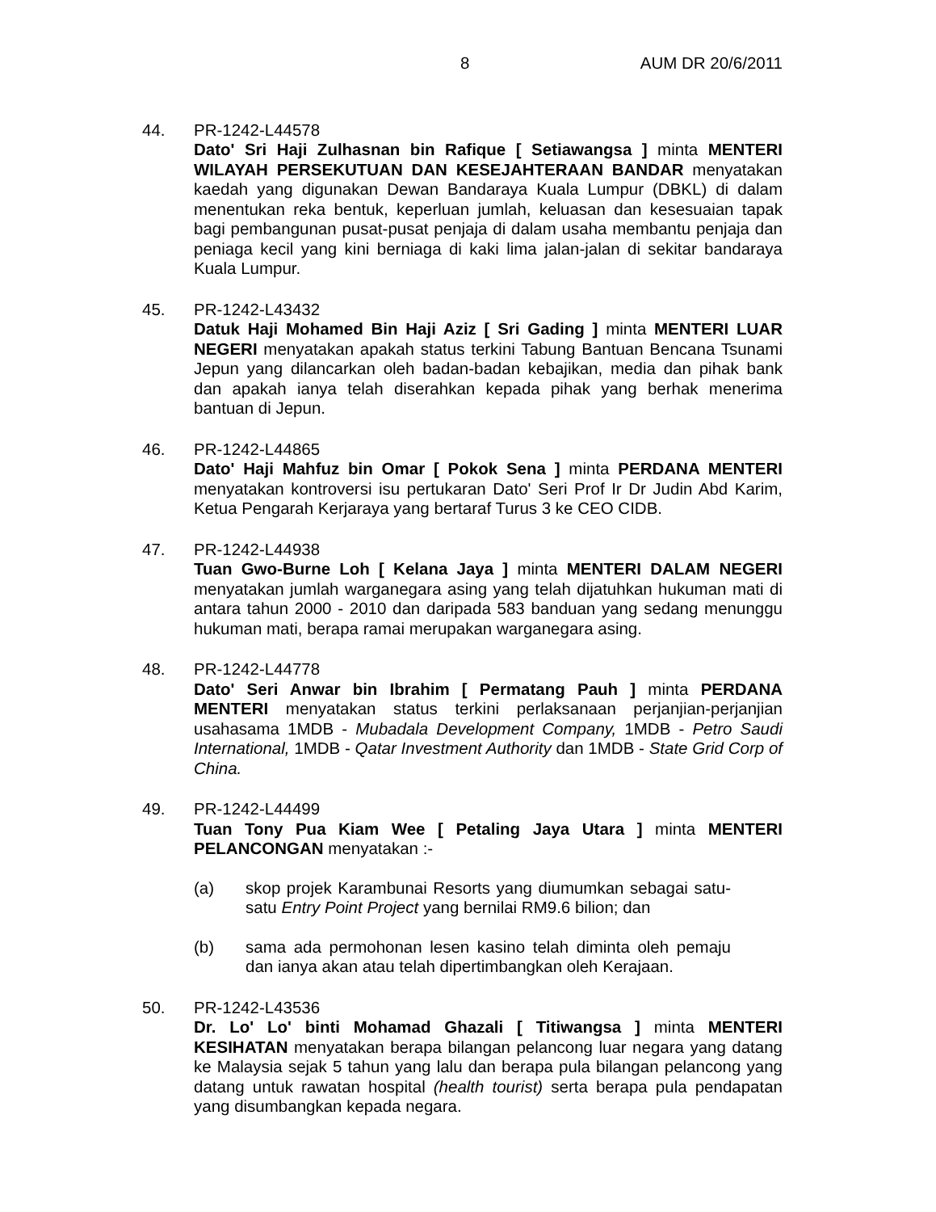8 AUM DR 20/6/2011
44. PR-1242-L44578
Dato' Sri Haji Zulhasnan bin Rafique [ Setiawangsa ] minta MENTERI WILAYAH PERSEKUTUAN DAN KESEJAHTERAAN BANDAR menyatakan kaedah yang digunakan Dewan Bandaraya Kuala Lumpur (DBKL) di dalam menentukan reka bentuk, keperluan jumlah, keluasan dan kesesuaian tapak bagi pembangunan pusat-pusat penjaja di dalam usaha membantu penjaja dan peniaga kecil yang kini berniaga di kaki lima jalan-jalan di sekitar bandaraya Kuala Lumpur.
45. PR-1242-L43432
Datuk Haji Mohamed Bin Haji Aziz [ Sri Gading ] minta MENTERI LUAR NEGERI menyatakan apakah status terkini Tabung Bantuan Bencana Tsunami Jepun yang dilancarkan oleh badan-badan kebajikan, media dan pihak bank dan apakah ianya telah diserahkan kepada pihak yang berhak menerima bantuan di Jepun.
46. PR-1242-L44865
Dato' Haji Mahfuz bin Omar [ Pokok Sena ] minta PERDANA MENTERI menyatakan kontroversi isu pertukaran Dato' Seri Prof Ir Dr Judin Abd Karim, Ketua Pengarah Kerjaraya yang bertaraf Turus 3 ke CEO CIDB.
47. PR-1242-L44938
Tuan Gwo-Burne Loh [ Kelana Jaya ] minta MENTERI DALAM NEGERI menyatakan jumlah warganegara asing yang telah dijatuhkan hukuman mati di antara tahun 2000 - 2010 dan daripada 583 banduan yang sedang menunggu hukuman mati, berapa ramai merupakan warganegara asing.
48. PR-1242-L44778
Dato' Seri Anwar bin Ibrahim [ Permatang Pauh ] minta PERDANA MENTERI menyatakan status terkini perlaksanaan perjanjian-perjanjian usahasama 1MDB - Mubadala Development Company, 1MDB - Petro Saudi International, 1MDB - Qatar Investment Authority dan 1MDB - State Grid Corp of China.
49. PR-1242-L44499
Tuan Tony Pua Kiam Wee [ Petaling Jaya Utara ] minta MENTERI PELANCONGAN menyatakan :-
(a) skop projek Karambunai Resorts yang diumumkan sebagai satu-satu Entry Point Project yang bernilai RM9.6 bilion; dan
(b) sama ada permohonan lesen kasino telah diminta oleh pemaju dan ianya akan atau telah dipertimbangkan oleh Kerajaan.
50. PR-1242-L43536
Dr. Lo' Lo' binti Mohamad Ghazali [ Titiwangsa ] minta MENTERI KESIHATAN menyatakan berapa bilangan pelancong luar negara yang datang ke Malaysia sejak 5 tahun yang lalu dan berapa pula bilangan pelancong yang datang untuk rawatan hospital (health tourist) serta berapa pula pendapatan yang disumbangkan kepada negara.